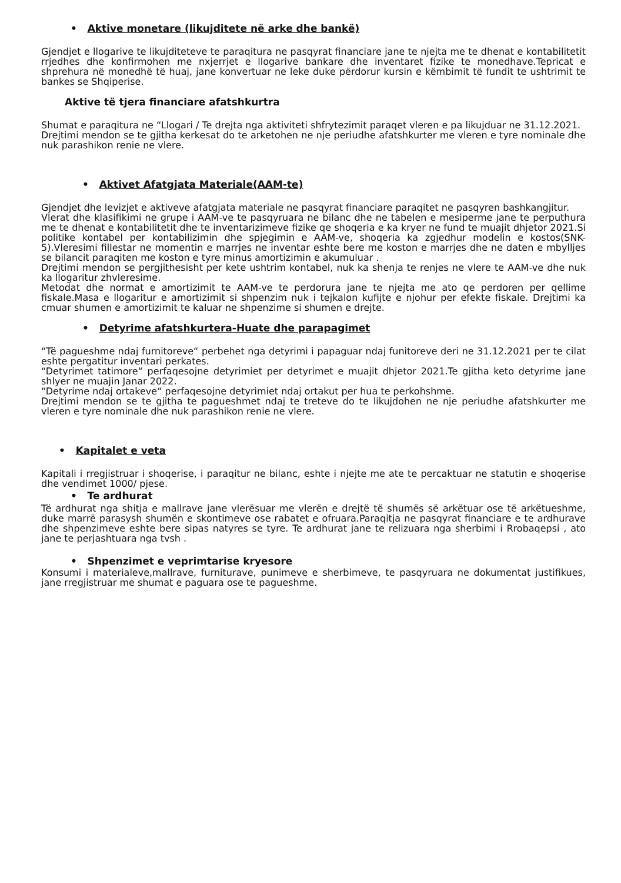• Aktive monetare (likujditete në arke dhe bankë)
Gjendjet e llogarive te likujditeteve te paraqitura ne pasqyrat financiare jane te njejta me te dhenat e kontabilitetit rrjedhes dhe konfirmohen me nxjerrjet e llogarive bankare dhe inventaret fizike te monedhave.Tepricat e shprehura në monedhë të huaj, jane konvertuar ne leke duke përdorur kursin e këmbimit të fundit te ushtrimit te bankes se Shqiperise.
Aktive të tjera financiare afatshkurtra
Shumat e paraqitura ne “Llogari / Te drejta nga aktiviteti shfrytezimit paraqet vleren e pa likujduar ne 31.12.2021.
Drejtimi mendon se te gjitha kerkesat do te arketohen ne nje periudhe afatshkurter me vleren e tyre nominale dhe nuk parashikon renie ne vlere.
• Aktivet Afatgjata Materiale(AAM-te)
Gjendjet dhe levizjet e aktiveve afatgjata materiale ne pasqyrat financiare paraqitet ne pasqyren bashkangjitur.
Vlerat dhe klasifikimi ne grupe i AAM-ve te pasqyruara ne bilanc dhe ne tabelen e mesiperme jane te perputhura me te dhenat e kontabilitetit dhe te inventarizimeve fizike qe shoqeria e ka kryer ne fund te muajit dhjetor 2021.Si politike kontabel per kontabilizimin dhe spjegimin e AAM-ve, shoqeria ka zgjedhur modelin e kostos(SNK-5).Vleresimi fillestar ne momentin e marrjes ne inventar eshte bere me koston e marrjes dhe ne daten e mbylljes se bilancit paraqiten me koston e tyre minus amortizimin e akumuluar .
Drejtimi mendon se pergjithesisht per kete ushtrim kontabel, nuk ka shenja te renjes ne vlere te AAM-ve dhe nuk ka llogaritur zhvleresime.
Metodat dhe normat e amortizimit te AAM-ve te perdorura jane te njejta me ato qe perdoren per qellime fiskale.Masa e llogaritur e amortizimit si shpenzim nuk i tejkalon kufijte e njohur per efekte fiskale. Drejtimi ka cmuar shumen e amortizimit te kaluar ne shpenzime si shumen e drejte.
• Detyrime afatshkurtera-Huate dhe parapagimet
“Të pagueshme ndaj furnitoreve“ perbehet nga detyrimi i papaguar ndaj funitoreve deri ne 31.12.2021 per te cilat eshte pergatitur inventari perkates.
“Detyrimet tatimore“ perfaqesojne detyrimiet per detyrimet e muajit dhjetor 2021.Te gjitha keto detyrime jane shlyer ne muajin Janar 2022.
“Detyrime ndaj ortakeve“ perfaqesojne detyrimiet ndaj ortakut per hua te perkohshme.
Drejtimi mendon se te gjitha te pagueshmet ndaj te treteve do te likujdohen ne nje periudhe afatshkurter me vleren e tyre nominale dhe nuk parashikon renie ne vlere.
• Kapitalet e veta
Kapitali i rregjistruar i shoqerise, i paraqitur ne bilanc, eshte i njejte me ate te percaktuar ne statutin e shoqerise dhe vendimet 1000/ pjese.
• Te ardhurat
Të ardhurat nga shitja e mallrave jane vlerësuar me vlerën e drejtë të shumës së arkëtuar ose të arkëtueshme, duke marrë parasysh shumën e skontimeve ose rabatet e ofruara.Paraqitja ne pasqyrat financiare e te ardhurave dhe shpenzimeve eshte bere sipas natyres se tyre. Te ardhurat jane te relizuara nga sherbimi i Rrobaqepsi , ato jane te perjashtuara nga tvsh .
• Shpenzimet e veprimtarise kryesore
Konsumi i materialeve,mallrave, furniturave, punimeve e sherbimeve, te pasqyruara ne dokumentat justifikues, jane rregjistruar me shumat e paguara ose te pagueshme.